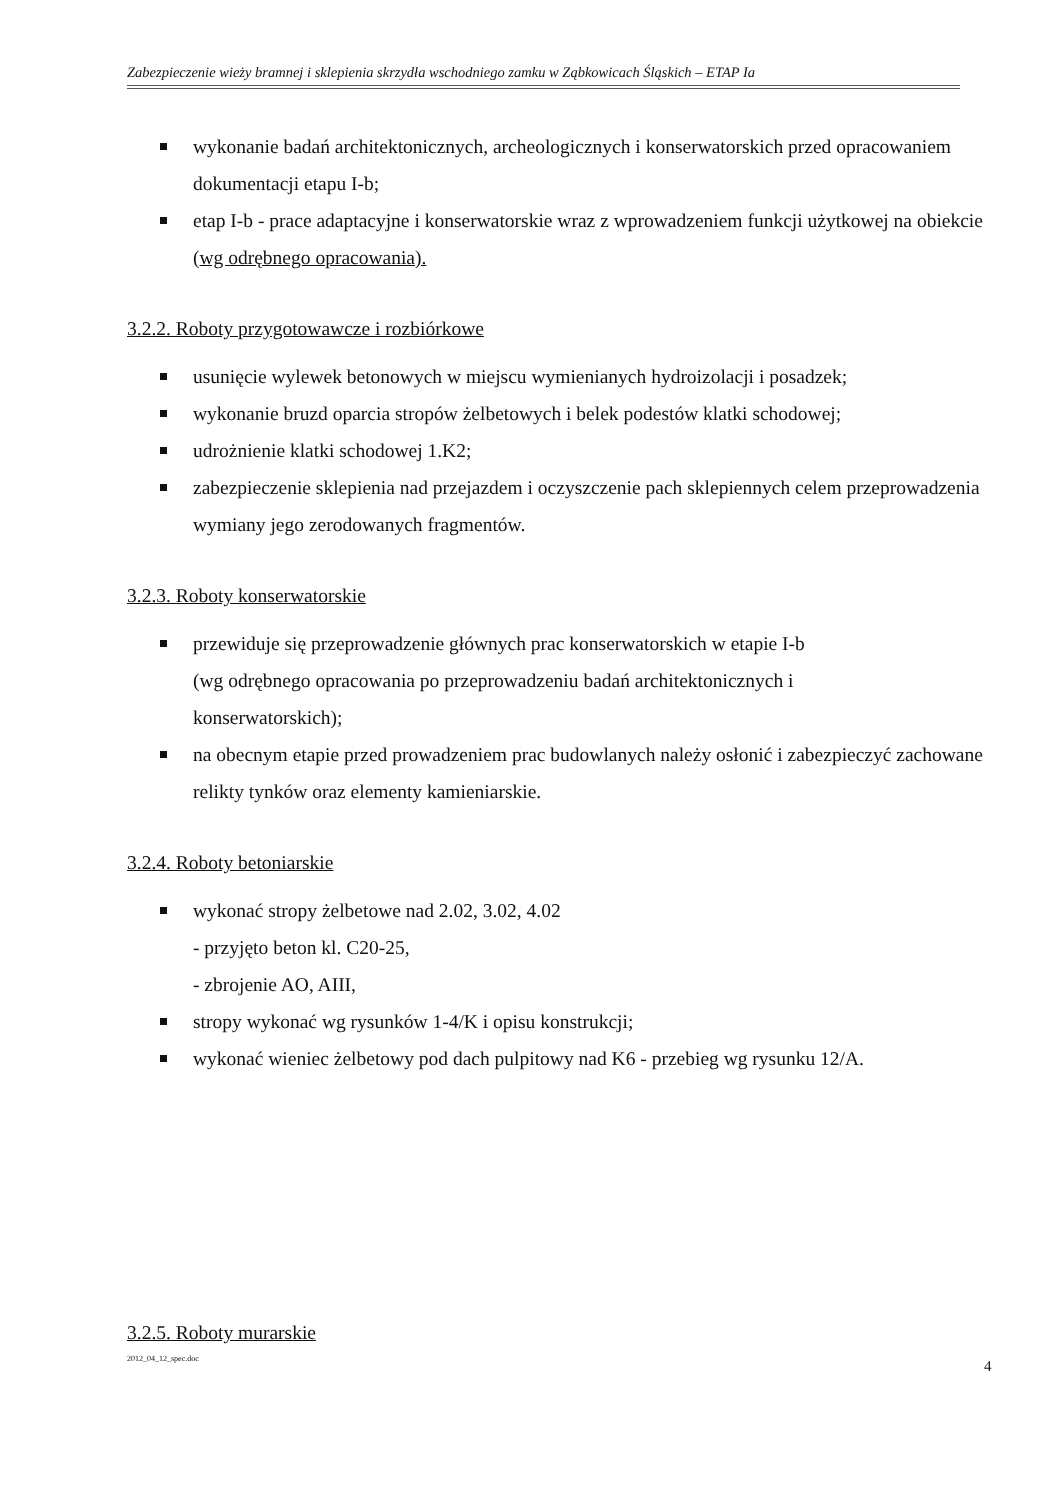Zabezpieczenie wieży bramnej i sklepienia skrzydła wschodniego zamku w Ząbkowicach Śląskich – ETAP Ia
wykonanie badań architektonicznych, archeologicznych i konserwatorskich przed opracowaniem dokumentacji etapu I-b;
etap I-b - prace adaptacyjne i konserwatorskie wraz z wprowadzeniem funkcji użytkowej na obiekcie (wg odrębnego opracowania).
3.2.2. Roboty przygotowawcze i rozbiórkowe
usunięcie wylewek betonowych w miejscu wymienianych hydroizolacji i posadzek;
wykonanie bruzd oparcia stropów żelbetowych i belek podestów klatki schodowej;
udrożnienie klatki schodowej 1.K2;
zabezpieczenie sklepienia nad przejazdem i oczyszczenie pach sklepiennych celem przeprowadzenia wymiany jego zerodowanych fragmentów.
3.2.3. Roboty konserwatorskie
przewiduje się przeprowadzenie głównych prac konserwatorskich w etapie I-b
(wg odrębnego opracowania po przeprowadzeniu badań architektonicznych i
konserwatorskich);
na obecnym etapie przed prowadzeniem prac budowlanych należy osłonić i zabezpieczyć zachowane relikty tynków oraz elementy kamieniarskie.
3.2.4. Roboty betoniarskie
wykonać stropy żelbetowe nad 2.02, 3.02, 4.02
- przyjęto beton kl. C20-25,
- zbrojenie AO, AIII,
stropy wykonać wg rysunków 1-4/K i opisu konstrukcji;
wykonać wieniec żelbetowy pod dach pulpitowy nad K6 - przebieg wg rysunku 12/A.
3.2.5. Roboty murarskie
2012_04_12_spec.doc 4